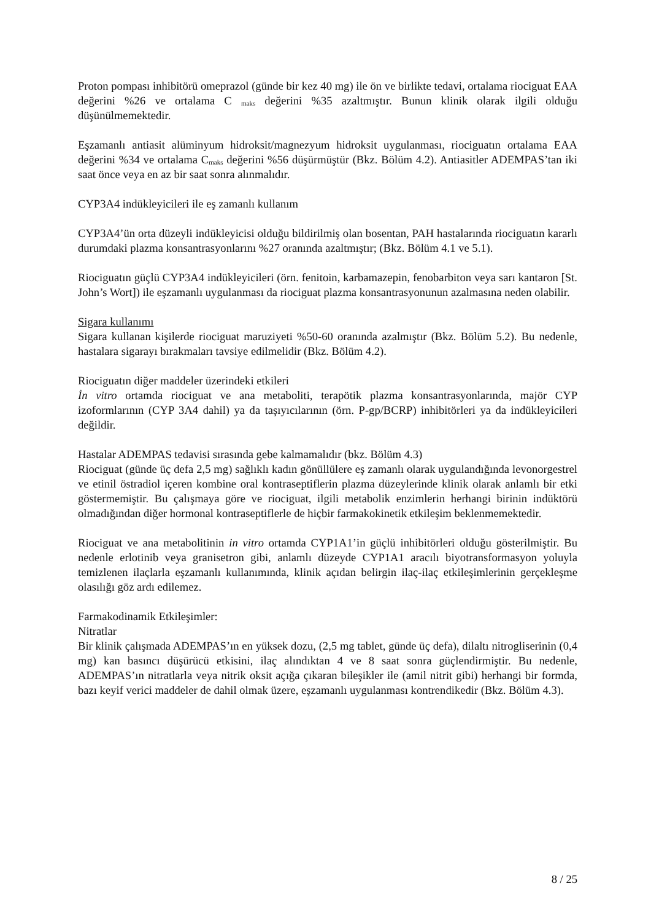Proton pompası inhibitörü omeprazol (günde bir kez 40 mg) ile ön ve birlikte tedavi, ortalama riociguat EAA değerini %26 ve ortalama C <sub>maks</sub> değerini %35 azaltmıştır. Bunun klinik olarak ilgili olduğu düşünülmemektedir.
Eşzamanlı antiasit alüminyum hidroksit/magnezyum hidroksit uygulanması, riociguatın ortalama EAA değerini %34 ve ortalama C<sub>maks</sub> değerini %56 düşürmüştür (Bkz. Bölüm 4.2). Antiasitler ADEMPAS’tan iki saat önce veya en az bir saat sonra alınmalıdır.
CYP3A4 indükleyicileri ile eş zamanlı kullanım
CYP3A4’ün orta düzeyli indükleyicisi olduğu bildirilmiş olan bosentan, PAH hastalarında riociguatın kararlı durumdaki plazma konsantrasyonlarını %27 oranında azaltmıştır; (Bkz. Bölüm 4.1 ve 5.1).
Riociguatın güçlü CYP3A4 indükleyicileri (örn. fenitoin, karbamazepin, fenobarbiton veya sarı kantaron [St. John’s Wort]) ile eşzamanlı uygulanması da riociguat plazma konsantrasyonunun azalmasına neden olabilir.
Sigara kullanımı
Sigara kullanan kişilerde riociguat maruziyeti %50-60 oranında azalmıştır (Bkz. Bölüm 5.2). Bu nedenle, hastalara sigarayı bırakmaları tavsiye edilmelidir (Bkz. Bölüm 4.2).
Riociguatın diğer maddeler üzerindeki etkileri
İn vitro ortamda riociguat ve ana metaboliti, terapötik plazma konsantrasyonlarında, majör CYP izoformlarının (CYP 3A4 dahil) ya da taşıyıcılarının (örn. P-gp/BCRP) inhibitörleri ya da indükleyicileri değildir.
Hastalar ADEMPAS tedavisi sırasında gebe kalmamalıdır (bkz. Bölüm 4.3)
Riociguat (günde üç defa 2,5 mg) sağlıklı kadın gönüllülere eş zamanlı olarak uygulandığında levonorgestrel ve etinil östradiol içeren kombine oral kontraseptiflerin plazma düzeylerinde klinik olarak anlamlı bir etki göstermemiştir. Bu çalışmaya göre ve riociguat, ilgili metabolik enzimlerin herhangi birinin indüktörü olmadığından diğer hormonal kontraseptiflerle de hiçbir farmakokinetik etkileşim beklenmemektedir.
Riociguat ve ana metabolitinin in vitro ortamda CYP1A1’in güçlü inhibitörleri olduğu gösterilmiştir. Bu nedenle erlotinib veya granisetron gibi, anlamlı düzeyde CYP1A1 aracılı biyotransformasyon yoluyla temizlenen ilaçlarla eşzamanlı kullanımında, klinik açıdan belirgin ilaç-ilaç etkileşimlerinin gerçekleşme olasılığı göz ardı edilemez.
Farmakodinamik Etkileşimler:
Nitratlar
Bir klinik çalışmada ADEMPAS’ın en yüksek dozu, (2,5 mg tablet, günde üç defa), dilaltı nitrogliserinin (0,4 mg) kan basıncı düşürücü etkisini, ilaç alındıktan 4 ve 8 saat sonra güçlendirmiştir. Bu nedenle, ADEMPAS’ın nitratlarla veya nitrik oksit açığa çıkaran bileşikler ile (amil nitrit gibi) herhangi bir formda, bazı keyif verici maddeler de dahil olmak üzere, eşzamanlı uygulanması kontrendikedir (Bkz. Bölüm 4.3).
8 / 25